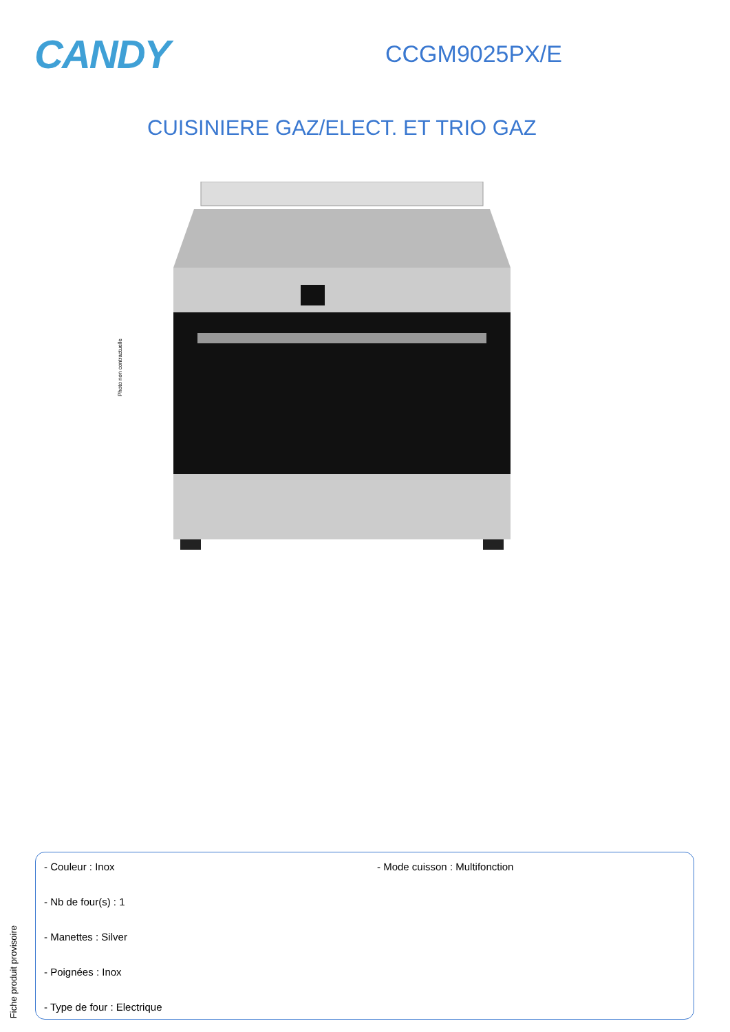CANDY
CCGM9025PX/E
CUISINIERE GAZ/ELECT. ET TRIO GAZ
Photo non contractuelle
Fiche produit provisoire
- Couleur : Inox
- Nb de four(s) : 1
- Manettes : Silver
- Poignées : Inox
- Type de four : Electrique
- Mode cuisson : Multifonction